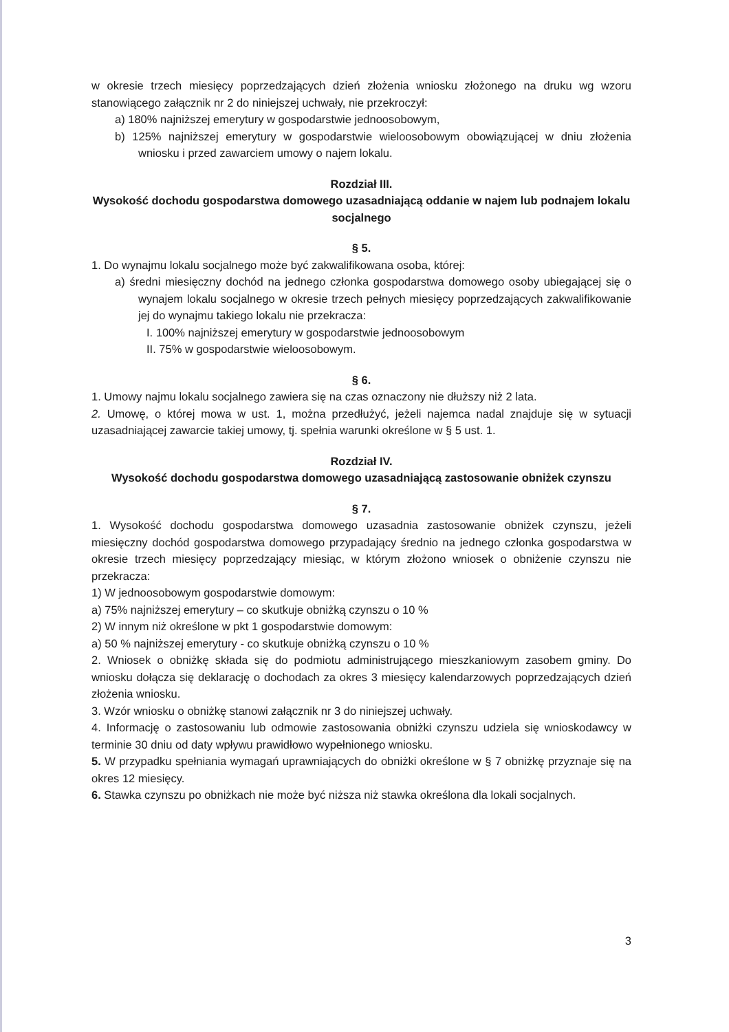w okresie trzech miesięcy poprzedzających dzień złożenia wniosku złożonego na druku wg wzoru stanowiącego załącznik nr 2 do niniejszej uchwały, nie przekroczył:
a) 180% najniższej emerytury w gospodarstwie jednoosobowym,
b) 125% najniższej emerytury w gospodarstwie wieloosobowym obowiązującej w dniu złożenia wniosku i przed zawarciem umowy o najem lokalu.
Rozdział III.
Wysokość dochodu gospodarstwa domowego uzasadniającą oddanie w najem lub podnajem lokalu socjalnego
§ 5.
1. Do wynajmu lokalu socjalnego może być zakwalifikowana osoba, której:
a) średni miesięczny dochód na jednego członka gospodarstwa domowego osoby ubiegającej się o wynajem lokalu socjalnego w okresie trzech pełnych miesięcy poprzedzających zakwalifikowanie jej do wynajmu takiego lokalu nie przekracza:
I. 100% najniższej emerytury w gospodarstwie jednoosobowym
II. 75% w gospodarstwie wieloosobowym.
§ 6.
1. Umowy najmu lokalu socjalnego zawiera się na czas oznaczony nie dłuższy niż 2 lata.
2. Umowę, o której mowa w ust. 1, można przedłużyć, jeżeli najemca nadal znajduje się w sytuacji uzasadniającej zawarcie takiej umowy, tj. spełnia warunki określone w § 5 ust. 1.
Rozdział IV.
Wysokość dochodu gospodarstwa domowego uzasadniającą zastosowanie obniżek czynszu
§ 7.
1. Wysokość dochodu gospodarstwa domowego uzasadnia zastosowanie obniżek czynszu, jeżeli miesięczny dochód gospodarstwa domowego przypadający średnio na jednego członka gospodarstwa w okresie trzech miesięcy poprzedzający miesiąc, w którym złożono wniosek o obniżenie czynszu nie przekracza:
1) W jednoosobowym gospodarstwie domowym:
a) 75% najniższej emerytury – co skutkuje obniżką czynszu o 10 %
2) W innym niż określone w pkt 1 gospodarstwie domowym:
a) 50 % najniższej emerytury - co skutkuje obniżką czynszu o 10 %
2. Wniosek o obniżkę składa się do podmiotu administrującego mieszkaniowym zasobem gminy. Do wniosku dołącza się deklarację o dochodach za okres 3 miesięcy kalendarzowych poprzedzających dzień złożenia wniosku.
3. Wzór wniosku o obniżkę stanowi załącznik nr 3 do niniejszej uchwały.
4. Informację o zastosowaniu lub odmowie zastosowania obniżki czynszu udziela się wnioskodawcy w terminie 30 dniu od daty wpływu prawidłowo wypełnionego wniosku.
5. W przypadku spełniania wymagań uprawniających do obniżki określone w § 7 obniżkę przyznaje się na okres 12 miesięcy.
6. Stawka czynszu po obniżkach nie może być niższa niż stawka określona dla lokali socjalnych.
3